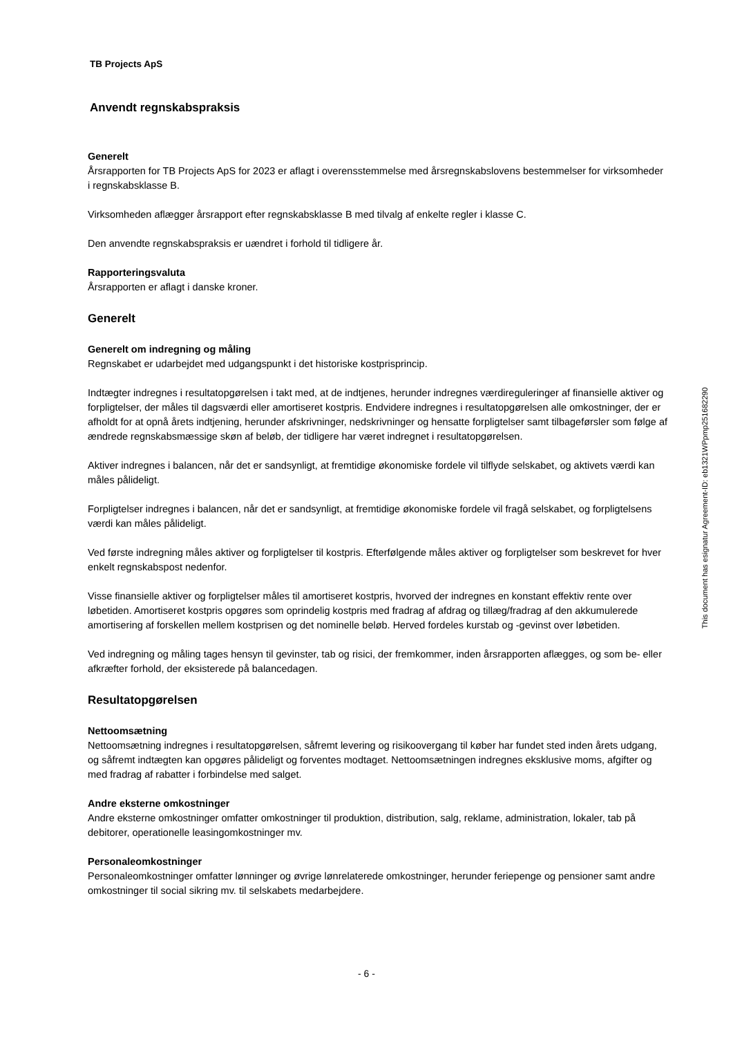TB Projects ApS
Anvendt regnskabspraksis
Generelt
Årsrapporten for TB Projects ApS for 2023 er aflagt i overensstemmelse med årsregnskabslovens bestemmelser for virksomheder i regnskabsklasse B.
Virksomheden aflægger årsrapport efter regnskabsklasse B med tilvalg af enkelte regler i klasse C.
Den anvendte regnskabspraksis er uændret i forhold til tidligere år.
Rapporteringsvaluta
Årsrapporten er aflagt i danske kroner.
Generelt
Generelt om indregning og måling
Regnskabet er udarbejdet med udgangspunkt i det historiske kostprisprincip.
Indtægter indregnes i resultatopgørelsen i takt med, at de indtjenes, herunder indregnes værdireguleringer af finansielle aktiver og forpligtelser, der måles til dagsværdi eller amortiseret kostpris. Endvidere indregnes i resultatopgørelsen alle omkostninger, der er afholdt for at opnå årets indtjening, herunder afskrivninger, nedskrivninger og hensatte forpligtelser samt tilbageførsler som følge af ændrede regnskabsmæssige skøn af beløb, der tidligere har været indregnet i resultatopgørelsen.
Aktiver indregnes i balancen, når det er sandsynligt, at fremtidige økonomiske fordele vil tilflyde selskabet, og aktivets værdi kan måles pålideligt.
Forpligtelser indregnes i balancen, når det er sandsynligt, at fremtidige økonomiske fordele vil fragå selskabet, og forpligtelsens værdi kan måles pålideligt.
Ved første indregning måles aktiver og forpligtelser til kostpris. Efterfølgende måles aktiver og forpligtelser som beskrevet for hver enkelt regnskabspost nedenfor.
Visse finansielle aktiver og forpligtelser måles til amortiseret kostpris, hvorved der indregnes en konstant effektiv rente over løbetiden. Amortiseret kostpris opgøres som oprindelig kostpris med fradrag af afdrag og tillæg/fradrag af den akkumulerede amortisering af forskellen mellem kostprisen og det nominelle beløb. Herved fordeles kurstab og -gevinst over løbetiden.
Ved indregning og måling tages hensyn til gevinster, tab og risici, der fremkommer, inden årsrapporten aflægges, og som be- eller afkræfter forhold, der eksisterede på balancedagen.
Resultatopgørelsen
Nettoomsætning
Nettoomsætning indregnes i resultatopgørelsen, såfremt levering og risikoovergang til køber har fundet sted inden årets udgang, og såfremt indtægten kan opgøres pålideligt og forventes modtaget. Nettoomsætningen indregnes eksklusive moms, afgifter og med fradrag af rabatter i forbindelse med salget.
Andre eksterne omkostninger
Andre eksterne omkostninger omfatter omkostninger til produktion, distribution, salg, reklame, administration, lokaler, tab på debitorer, operationelle leasingomkostninger mv.
Personaleomkostninger
Personaleomkostninger omfatter lønninger og øvrige lønrelaterede omkostninger, herunder feriepenge og pensioner samt andre omkostninger til social sikring mv. til selskabets medarbejdere.
This document has esignatur Agreement-ID: eb1321WPpmp251682290
- 6 -